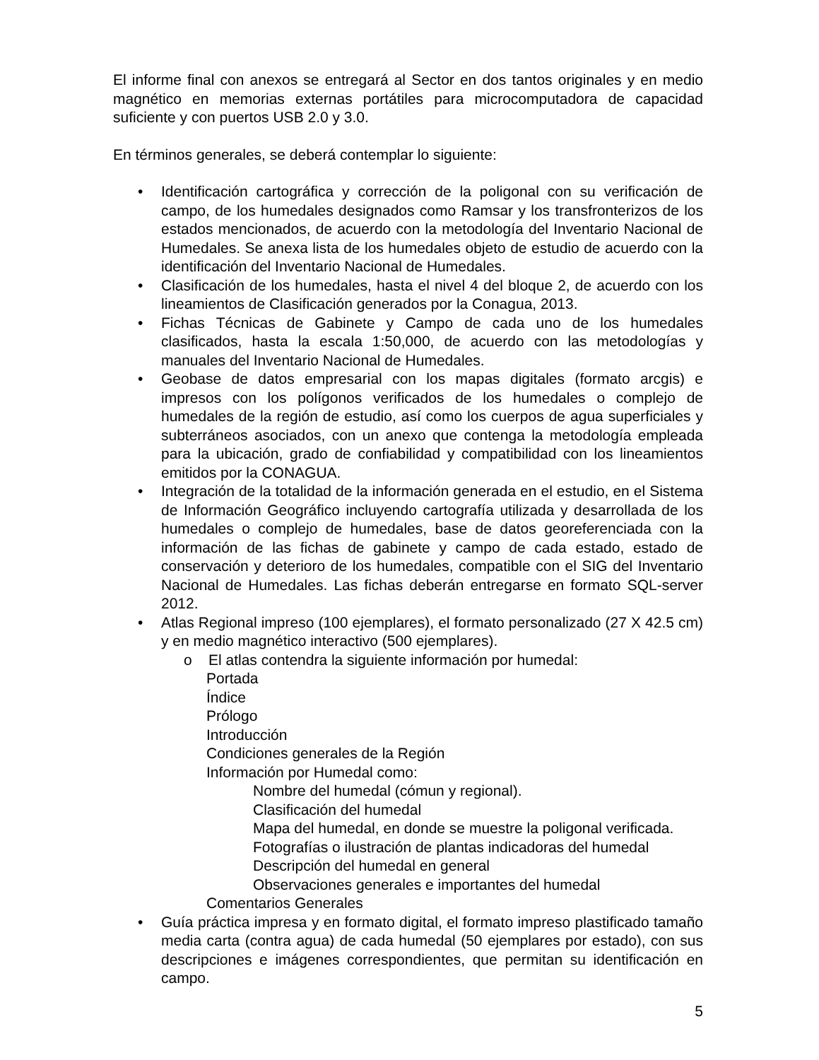El informe final con anexos se entregará al Sector en dos tantos originales y en medio magnético en memorias externas portátiles para microcomputadora de capacidad suficiente y con puertos USB 2.0 y 3.0.
En términos generales, se deberá contemplar lo siguiente:
• Identificación cartográfica y corrección de la poligonal con su verificación de campo, de los humedales designados como Ramsar y los transfronterizos de los estados mencionados, de acuerdo con la metodología del Inventario Nacional de Humedales. Se anexa lista de los humedales objeto de estudio de acuerdo con la identificación del Inventario Nacional de Humedales.
• Clasificación de los humedales, hasta el nivel 4 del bloque 2, de acuerdo con los lineamientos de Clasificación generados por la Conagua, 2013.
• Fichas Técnicas de Gabinete y Campo de cada uno de los humedales clasificados, hasta la escala 1:50,000, de acuerdo con las metodologías y manuales del Inventario Nacional de Humedales.
• Geobase de datos empresarial con los mapas digitales (formato arcgis) e impresos con los polígonos verificados de los humedales o complejo de humedales de la región de estudio, así como los cuerpos de agua superficiales y subterráneos asociados, con un anexo que contenga la metodología empleada para la ubicación, grado de confiabilidad y compatibilidad con los lineamientos emitidos por la CONAGUA.
• Integración de la totalidad de la información generada en el estudio, en el Sistema de Información Geográfico incluyendo cartografía utilizada y desarrollada de los humedales o complejo de humedales, base de datos georeferenciada con la información de las fichas de gabinete y campo de cada estado, estado de conservación y deterioro de los humedales, compatible con el SIG del Inventario Nacional de Humedales. Las fichas deberán entregarse en formato SQL-server 2012.
• Atlas Regional impreso (100 ejemplares), el formato personalizado (27 X 42.5 cm) y en medio magnético interactivo (500 ejemplares).
o El atlas contendra la siguiente información por humedal:
Portada
Índice
Prólogo
Introducción
Condiciones generales de la Región
Información por Humedal como:
Nombre del humedal (cómun y regional).
Clasificación del humedal
Mapa del humedal, en donde se muestre la poligonal verificada.
Fotografías o ilustración de plantas indicadoras del humedal
Descripción del humedal en general
Observaciones generales e importantes del humedal
Comentarios Generales
• Guía práctica impresa y en formato digital, el formato impreso plastificado tamaño media carta (contra agua) de cada humedal (50 ejemplares por estado), con sus descripciones e imágenes correspondientes, que permitan su identificación en campo.
5